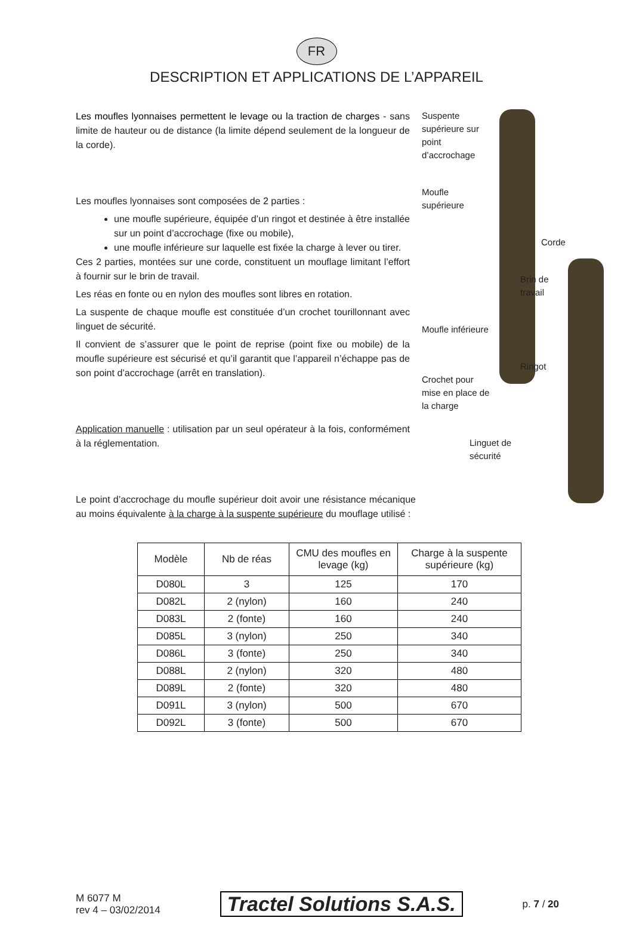FR
DESCRIPTION ET APPLICATIONS DE L’APPAREIL
Les moufles lyonnaises permettent le levage ou la traction de charges - sans limite de hauteur ou de distance (la limite dépend seulement de la longueur de la corde).
Les moufles lyonnaises sont composées de 2 parties :
une moufle supérieure, équipée d’un ringot et destinée à être installée sur un point d’accrochage (fixe ou mobile),
une moufle inférieure sur laquelle est fixée la charge à lever ou tirer.
Ces 2 parties, montées sur une corde, constituent un mouflage limitant l’effort à fournir sur le brin de travail.
Les réas en fonte ou en nylon des moufles sont libres en rotation.
La suspente de chaque moufle est constituée d’un crochet tourillonnant avec linguet de sécurité.
Il convient de s’assurer que le point de reprise (point fixe ou mobile) de la moufle supérieure est sécurisé et qu’il garantit que l’appareil n’échappe pas de son point d’accrochage (arrêt en translation).
Application manuelle : utilisation par un seul opérateur à la fois, conformément à la réglementation.
Le point d’accrochage du moufle supérieur doit avoir une résistance mécanique au moins équivalente à la charge à la suspente supérieure du mouflage utilisé :
Suspente supérieure sur point d’accrochage
Moufle supérieure
Corde
Brin de travail
Moufle inférieure
Ringot
Crochet pour mise en place de la charge
Linguet de sécurité
| Modèle | Nb de réas | CMU des moufles en levage (kg) | Charge à la suspente supérieure (kg) |
| --- | --- | --- | --- |
| D080L | 3 | 125 | 170 |
| D082L | 2 (nylon) | 160 | 240 |
| D083L | 2 (fonte) | 160 | 240 |
| D085L | 3 (nylon) | 250 | 340 |
| D086L | 3 (fonte) | 250 | 340 |
| D088L | 2 (nylon) | 320 | 480 |
| D089L | 2 (fonte) | 320 | 480 |
| D091L | 3 (nylon) | 500 | 670 |
| D092L | 3 (fonte) | 500 | 670 |
M 6077 M
rev 4 – 03/02/2014
Tractel Solutions S.A.S.
p. 7 / 20